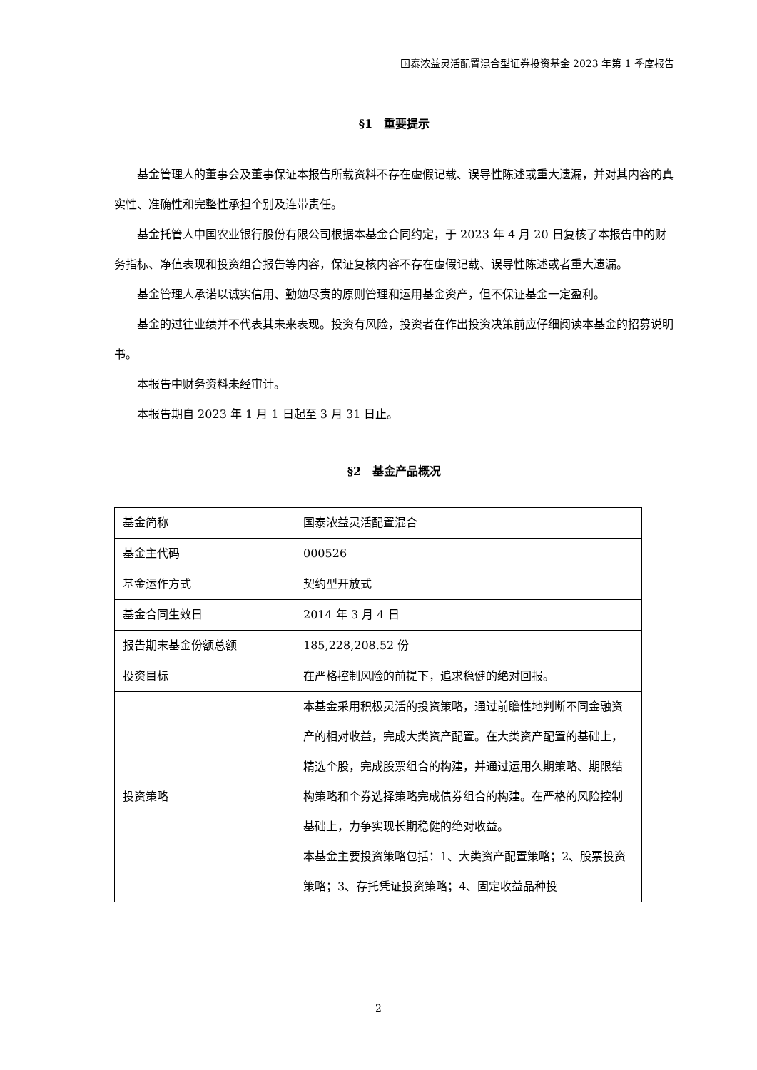国泰浓益灵活配置混合型证券投资基金 2023 年第 1 季度报告
§1　重要提示
基金管理人的董事会及董事保证本报告所载资料不存在虚假记载、误导性陈述或重大遗漏，并对其内容的真实性、准确性和完整性承担个别及连带责任。
基金托管人中国农业银行股份有限公司根据本基金合同约定，于 2023 年 4 月 20 日复核了本报告中的财务指标、净值表现和投资组合报告等内容，保证复核内容不存在虚假记载、误导性陈述或者重大遗漏。
基金管理人承诺以诚实信用、勤勉尽责的原则管理和运用基金资产，但不保证基金一定盈利。
基金的过往业绩并不代表其未来表现。投资有风险，投资者在作出投资决策前应仔细阅读本基金的招募说明书。
本报告中财务资料未经审计。
本报告期自 2023 年 1 月 1 日起至 3 月 31 日止。
§2　基金产品概况
| 基金简称 | 国泰浓益灵活配置混合 |
| 基金主代码 | 000526 |
| 基金运作方式 | 契约型开放式 |
| 基金合同生效日 | 2014 年 3 月 4 日 |
| 报告期末基金份额总额 | 185,228,208.52 份 |
| 投资目标 | 在严格控制风险的前提下，追求稳健的绝对回报。 |
| 投资策略 | 本基金采用积极灵活的投资策略，通过前瞻性地判断不同金融资产的相对收益，完成大类资产配置。在大类资产配置的基础上，精选个股，完成股票组合的构建，并通过运用久期策略、期限结构策略和个券选择策略完成债券组合的构建。在严格的风险控制基础上，力争实现长期稳健的绝对收益。 本基金主要投资策略包括：1、大类资产配置策略；2、股票投资策略；3、存托凭证投资策略；4、固定收益品种投 |
2